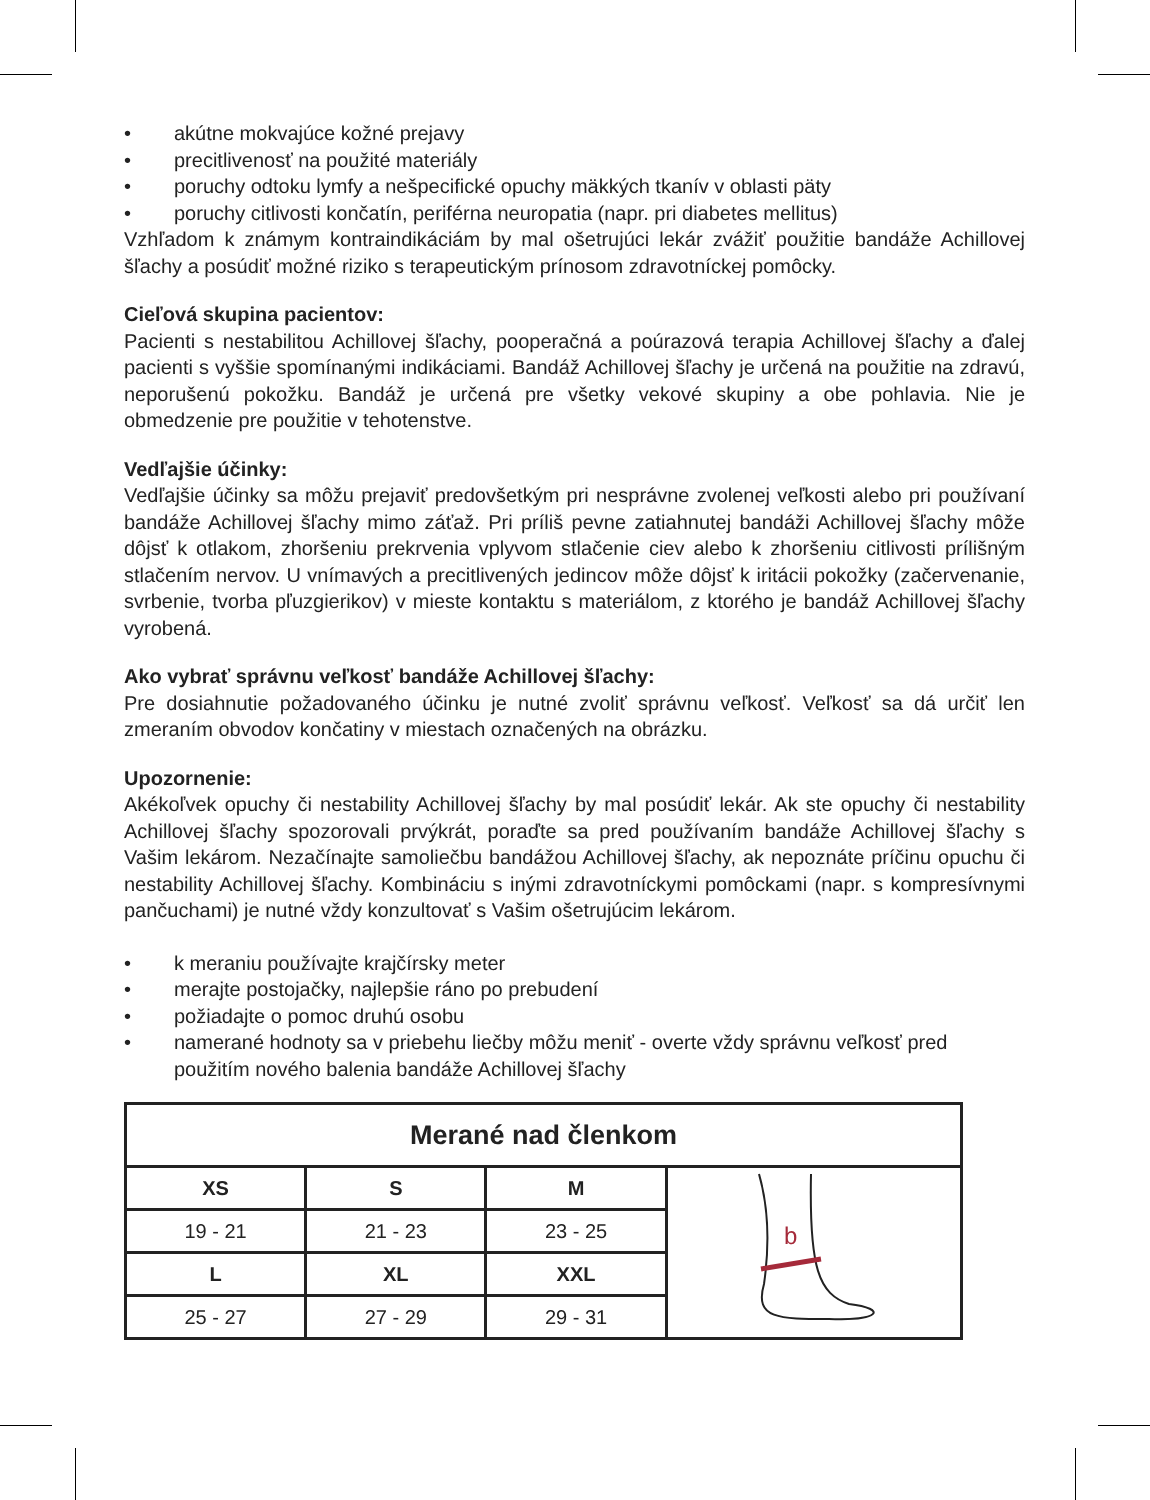• akútne mokvajúce kožné prejavy
• precitlivenosť na použité materiály
• poruchy odtoku lymfy a nešpecifické opuchy mäkkých tkanív v oblasti päty
• poruchy citlivosti končatín, periférna neuropatia (napr. pri diabetes mellitus)
Vzhľadom k známym kontraindikáciám by mal ošetrujúci lekár zvážiť použitie bandáže Achillovej šľachy a posúdiť možné riziko s terapeutickým prínosom zdravotníckej pomôcky.
Cieľová skupina pacientov:
Pacienti s nestabilitou Achillovej šľachy, pooperačná a poúrazová terapia Achillovej šľachy a ďalej pacienti s vyššie spomínanými indikáciami. Bandáž Achillovej šľachy je určená na použitie na zdravú, neporušenú pokožku. Bandáž je určená pre všetky vekové skupiny a obe pohlavia. Nie je obmedzenie pre použitie v tehotenstve.
Vedľajšie účinky:
Vedľajšie účinky sa môžu prejaviť predovšetkým pri nesprávne zvolenej veľkosti alebo pri používaní bandáže Achillovej šľachy mimo záťaž. Pri príliš pevne zatiahnutej bandáži Achillovej šľachy môže dôjsť k otlakom, zhoršeniu prekrvenia vplyvom stlačenie ciev alebo k zhoršeniu citlivosti prílišným stlačením nervov. U vnímavých a precitlivených jedincov môže dôjsť k iritácii pokožky (začervenanie, svrbenie, tvorba pľuzgierikov) v mieste kontaktu s materiálom, z ktorého je bandáž Achillovej šľachy vyrobená.
Ako vybrať správnu veľkosť bandáže Achillovej šľachy:
Pre dosiahnutie požadovaného účinku je nutné zvoliť správnu veľkosť. Veľkosť sa dá určiť len zmeraním obvodov končatiny v miestach označených na obrázku.
Upozornenie:
Akékoľvek opuchy či nestability Achillovej šľachy by mal posúdiť lekár. Ak ste opuchy či nestability Achillovej šľachy spozorovali prvýkrát, poraďte sa pred používaním bandáže Achillovej šľachy s Vašim lekárom. Nezačínajte samoliečbu bandážou Achillovej šľachy, ak nepoznáte príčinu opuchu či nestability Achillovej šľachy. Kombináciu s inými zdravotníckymi pomôckami (napr. s kompresívnymi pančuchami) je nutné vždy konzultovať s Vašim ošetrujúcim lekárom.
• k meraniu používajte krajčírsky meter
• merajte postojačky, najlepšie ráno po prebudení
• požiadajte o pomoc druhú osobu
• namerané hodnoty sa v priebehu liečby môžu meniť - overte vždy správnu veľkosť pred použitím nového balenia bandáže Achillovej šľachy
| Merané nad členkom | | | |
| --- | --- | --- | --- |
| XS | S | M | b |
| 19 - 21 | 21 - 23 | 23 - 25 | |
| L | XL | XXL | |
| 25 - 27 | 27 - 29 | 29 - 31 | |